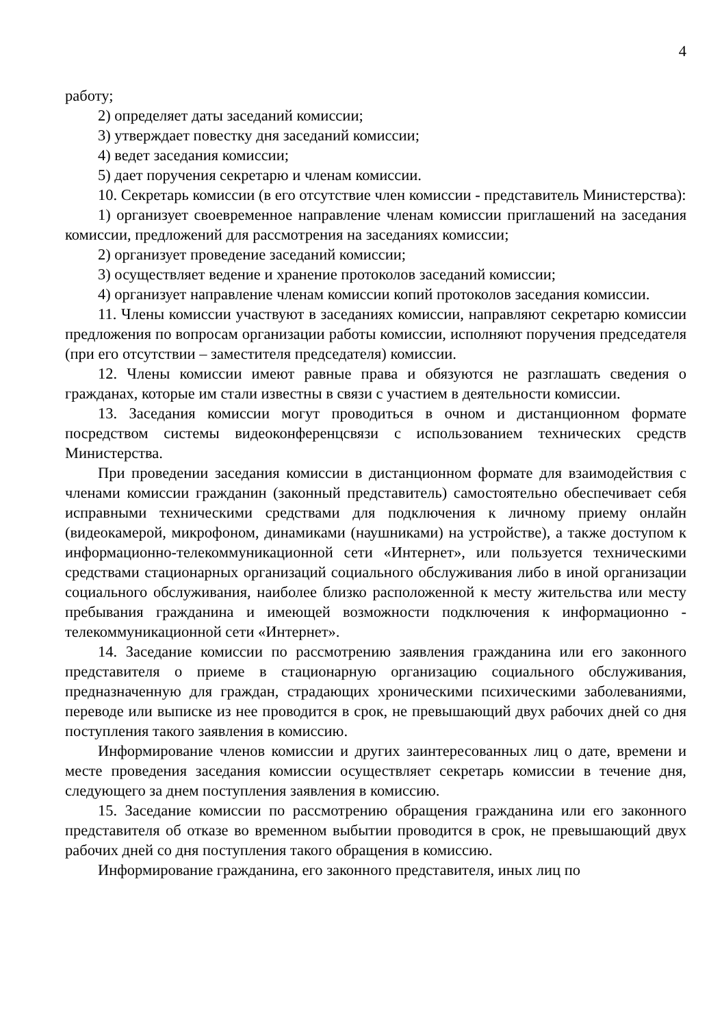4
работу;
2) определяет даты заседаний комиссии;
3) утверждает повестку дня заседаний комиссии;
4) ведет заседания комиссии;
5) дает поручения секретарю и членам комиссии.
10. Секретарь комиссии (в его отсутствие член комиссии - представитель Министерства):
1) организует своевременное направление членам комиссии приглашений на заседания комиссии, предложений для рассмотрения на заседаниях комиссии;
2) организует проведение заседаний комиссии;
3) осуществляет ведение и хранение протоколов заседаний комиссии;
4) организует направление членам комиссии копий протоколов заседания комиссии.
11. Члены комиссии участвуют в заседаниях комиссии, направляют секретарю комиссии предложения по вопросам организации работы комиссии, исполняют поручения председателя (при его отсутствии – заместителя председателя) комиссии.
12. Члены комиссии имеют равные права и обязуются не разглашать сведения о гражданах, которые им стали известны в связи с участием в деятельности комиссии.
13. Заседания комиссии могут проводиться в очном и дистанционном формате посредством системы видеоконференцсвязи с использованием технических средств Министерства.
При проведении заседания комиссии в дистанционном формате для взаимодействия с членами комиссии гражданин (законный представитель) самостоятельно обеспечивает себя исправными техническими средствами для подключения к личному приему онлайн (видеокамерой, микрофоном, динамиками (наушниками) на устройстве), а также доступом к информационно-телекоммуникационной сети «Интернет», или пользуется техническими средствами стационарных организаций социального обслуживания либо в иной организации социального обслуживания, наиболее близко расположенной к месту жительства или месту пребывания гражданина и имеющей возможности подключения к информационно - телекоммуникационной сети «Интернет».
14. Заседание комиссии по рассмотрению заявления гражданина или его законного представителя о приеме в стационарную организацию социального обслуживания, предназначенную для граждан, страдающих хроническими психическими заболеваниями, переводе или выписке из нее проводится в срок, не превышающий двух рабочих дней со дня поступления такого заявления в комиссию.
Информирование членов комиссии и других заинтересованных лиц о дате, времени и месте проведения заседания комиссии осуществляет секретарь комиссии в течение дня, следующего за днем поступления заявления в комиссию.
15. Заседание комиссии по рассмотрению обращения гражданина или его законного представителя об отказе во временном выбытии проводится в срок, не превышающий двух рабочих дней со дня поступления такого обращения в комиссию.
Информирование гражданина, его законного представителя, иных лиц по